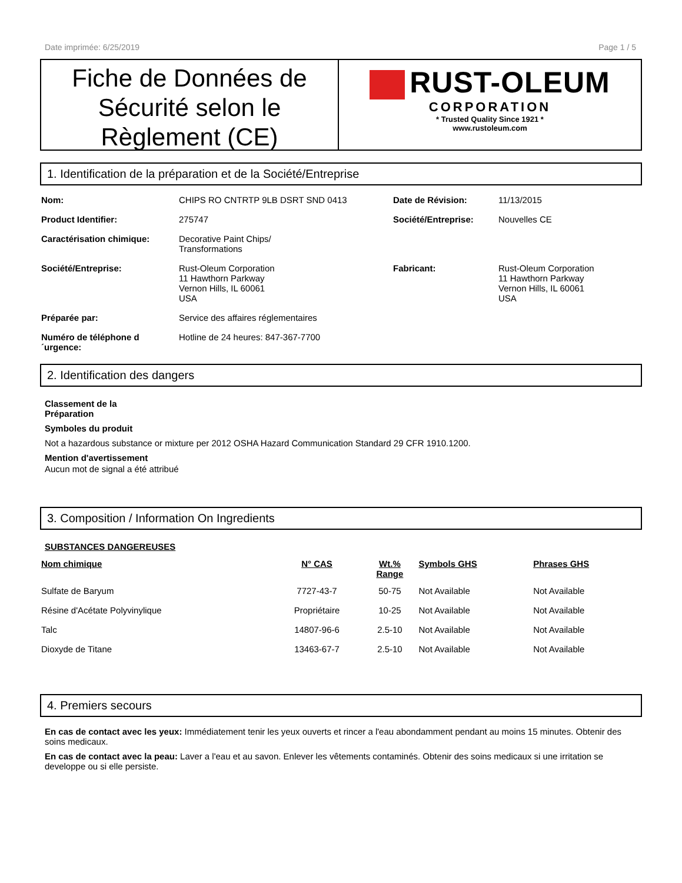Date imprimée: 6/25/2019 Page 1 / 5
Fiche de Données de Sécurité selon le Règlement (CE)
RUST-OLEUM
CORPORATION
* Trusted Quality Since 1921 *
www.rustoleum.com
1. Identification de la préparation et de la Société/Entreprise
| Nom: | CHIPS RO CNTRTP 9LB DSRT SND 0413 | Date de Révision: | 11/13/2015 |
| Product Identifier: | 275747 | Société/Entreprise: | Nouvelles CE |
| Caractérisation chimique: | Decorative Paint Chips/ Transformations | | |
| Société/Entreprise: | Rust-Oleum Corporation 11 Hawthorn Parkway Vernon Hills, IL 60061 USA | Fabricant: | Rust-Oleum Corporation 11 Hawthorn Parkway Vernon Hills, IL 60061 USA |
| Préparée par: | Service des affaires réglementaires | | |
| Numéro de téléphone d ´urgence: | Hotline de 24 heures: 847-367-7700 | | |
2. Identification des dangers
Classement de la
Préparation
Symboles du produit
Not a hazardous substance or mixture per 2012 OSHA Hazard Communication Standard 29 CFR 1910.1200.
Mention d'avertissement
Aucun mot de signal a été attribué
3. Composition / Information On Ingredients
SUBSTANCES DANGEREUSES
| Nom chimique | N° CAS | Wt.% Range | Symbols GHS | Phrases GHS |
| --- | --- | --- | --- | --- |
| Sulfate de Baryum | 7727-43-7 | 50-75 | Not Available | Not Available |
| Résine d'Acétate Polyvinylique | Propriétaire | 10-25 | Not Available | Not Available |
| Talc | 14807-96-6 | 2.5-10 | Not Available | Not Available |
| Dioxyde de Titane | 13463-67-7 | 2.5-10 | Not Available | Not Available |
4. Premiers secours
En cas de contact avec les yeux: Immédiatement tenir les yeux ouverts et rincer a l'eau abondamment pendant au moins 15 minutes. Obtenir des soins medicaux.
En cas de contact avec la peau: Laver a l'eau et au savon. Enlever les vêtements contaminés. Obtenir des soins medicaux si une irritation se developpe ou si elle persiste.